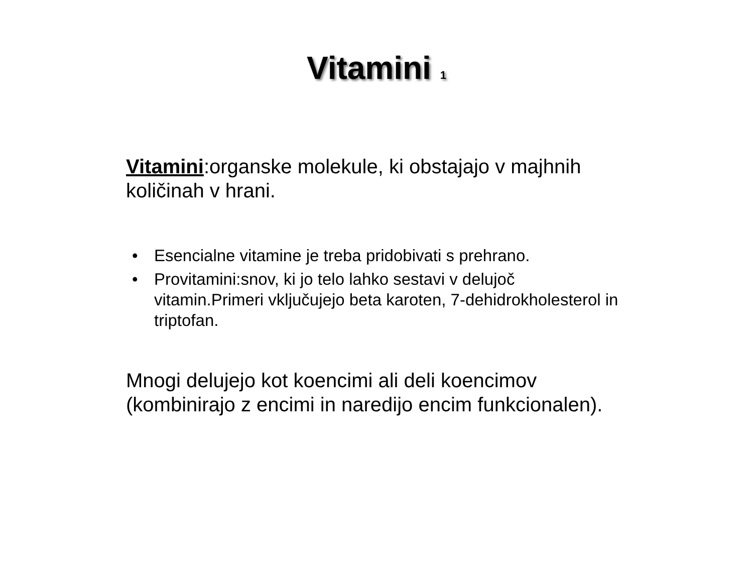Vitamini <sub>1</sub>
Vitamini:organske molekule, ki obstajajo v majhnih količinah v hrani.
• Esencialne vitamine je treba pridobivati s prehrano.
• Provitamini:snov, ki jo telo lahko sestavi v delujoč vitamin.Primeri vključujejo beta karoten, 7-dehidrokholesterol in triptofan.
Mnogi delujejo kot koencimi ali deli koencimov (kombinirajo z encimi in naredijo encim funkcionalen).